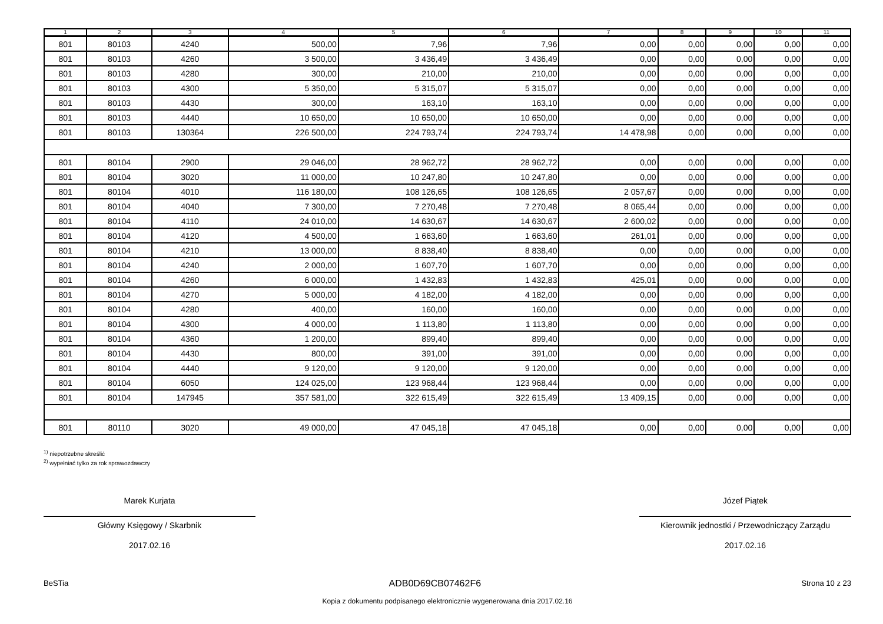| 1 | 2 | 3 | 4 | 5 | 6 | 7 | 8 | 9 | 10 | 11 |
| --- | --- | --- | --- | --- | --- | --- | --- | --- | --- | --- |
| 801 | 80103 | 4240 | 500,00 | 7,96 | 7,96 | 0,00 | 0,00 | 0,00 | 0,00 | 0,00 |
| 801 | 80103 | 4260 | 3 500,00 | 3 436,49 | 3 436,49 | 0,00 | 0,00 | 0,00 | 0,00 | 0,00 |
| 801 | 80103 | 4280 | 300,00 | 210,00 | 210,00 | 0,00 | 0,00 | 0,00 | 0,00 | 0,00 |
| 801 | 80103 | 4300 | 5 350,00 | 5 315,07 | 5 315,07 | 0,00 | 0,00 | 0,00 | 0,00 | 0,00 |
| 801 | 80103 | 4430 | 300,00 | 163,10 | 163,10 | 0,00 | 0,00 | 0,00 | 0,00 | 0,00 |
| 801 | 80103 | 4440 | 10 650,00 | 10 650,00 | 10 650,00 | 0,00 | 0,00 | 0,00 | 0,00 | 0,00 |
| 801 | 80103 | 130364 | 226 500,00 | 224 793,74 | 224 793,74 | 14 478,98 | 0,00 | 0,00 | 0,00 | 0,00 |
| 801 | 80104 | 2900 | 29 046,00 | 28 962,72 | 28 962,72 | 0,00 | 0,00 | 0,00 | 0,00 | 0,00 |
| 801 | 80104 | 3020 | 11 000,00 | 10 247,80 | 10 247,80 | 0,00 | 0,00 | 0,00 | 0,00 | 0,00 |
| 801 | 80104 | 4010 | 116 180,00 | 108 126,65 | 108 126,65 | 2 057,67 | 0,00 | 0,00 | 0,00 | 0,00 |
| 801 | 80104 | 4040 | 7 300,00 | 7 270,48 | 7 270,48 | 8 065,44 | 0,00 | 0,00 | 0,00 | 0,00 |
| 801 | 80104 | 4110 | 24 010,00 | 14 630,67 | 14 630,67 | 2 600,02 | 0,00 | 0,00 | 0,00 | 0,00 |
| 801 | 80104 | 4120 | 4 500,00 | 1 663,60 | 1 663,60 | 261,01 | 0,00 | 0,00 | 0,00 | 0,00 |
| 801 | 80104 | 4210 | 13 000,00 | 8 838,40 | 8 838,40 | 0,00 | 0,00 | 0,00 | 0,00 | 0,00 |
| 801 | 80104 | 4240 | 2 000,00 | 1 607,70 | 1 607,70 | 0,00 | 0,00 | 0,00 | 0,00 | 0,00 |
| 801 | 80104 | 4260 | 6 000,00 | 1 432,83 | 1 432,83 | 425,01 | 0,00 | 0,00 | 0,00 | 0,00 |
| 801 | 80104 | 4270 | 5 000,00 | 4 182,00 | 4 182,00 | 0,00 | 0,00 | 0,00 | 0,00 | 0,00 |
| 801 | 80104 | 4280 | 400,00 | 160,00 | 160,00 | 0,00 | 0,00 | 0,00 | 0,00 | 0,00 |
| 801 | 80104 | 4300 | 4 000,00 | 1 113,80 | 1 113,80 | 0,00 | 0,00 | 0,00 | 0,00 | 0,00 |
| 801 | 80104 | 4360 | 1 200,00 | 899,40 | 899,40 | 0,00 | 0,00 | 0,00 | 0,00 | 0,00 |
| 801 | 80104 | 4430 | 800,00 | 391,00 | 391,00 | 0,00 | 0,00 | 0,00 | 0,00 | 0,00 |
| 801 | 80104 | 4440 | 9 120,00 | 9 120,00 | 9 120,00 | 0,00 | 0,00 | 0,00 | 0,00 | 0,00 |
| 801 | 80104 | 6050 | 124 025,00 | 123 968,44 | 123 968,44 | 0,00 | 0,00 | 0,00 | 0,00 | 0,00 |
| 801 | 80104 | 147945 | 357 581,00 | 322 615,49 | 322 615,49 | 13 409,15 | 0,00 | 0,00 | 0,00 | 0,00 |
| 801 | 80110 | 3020 | 49 000,00 | 47 045,18 | 47 045,18 | 0,00 | 0,00 | 0,00 | 0,00 | 0,00 |
<sup>1)</sup> niepotrzebne skreślić
<sup>2)</sup> wypełniać tylko za rok sprawozdawczy
Marek Kurjata
Główny Księgowy / Skarbnik
2017.02.16
Józef Piątek
Kierownik jednostki / Przewodniczący Zarządu
2017.02.16
BeSTia ADB0D69CB07462F6 Strona 10 z 23
Kopia z dokumentu podpisanego elektronicznie wygenerowana dnia 2017.02.16